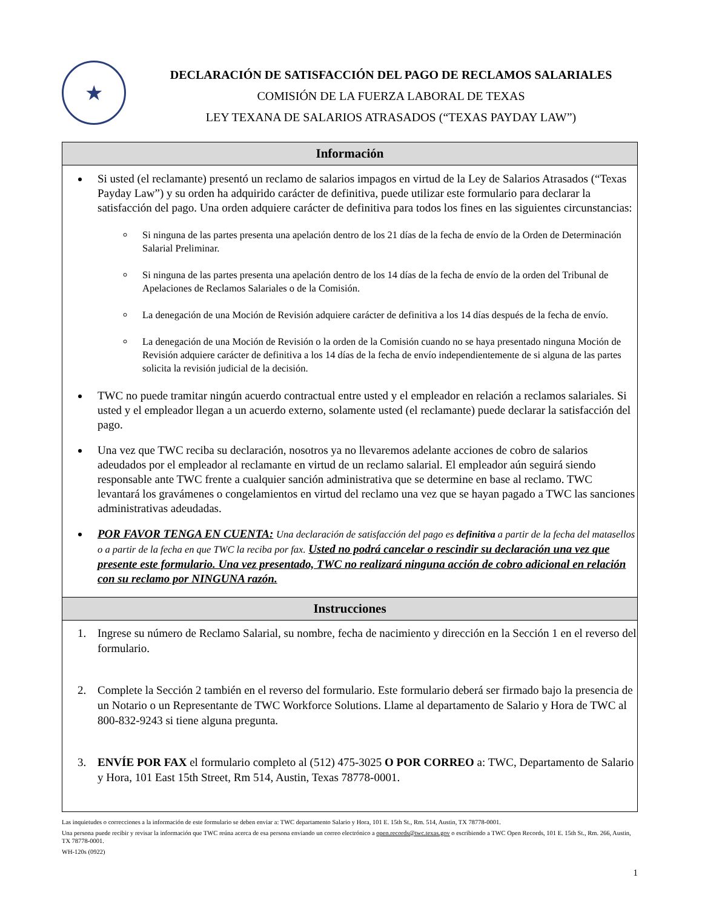★
DECLARACIÓN DE SATISFACCIÓN DEL PAGO DE RECLAMOS SALARIALES
COMISIÓN DE LA FUERZA LABORAL DE TEXAS
LEY TEXANA DE SALARIOS ATRASADOS (“TEXAS PAYDAY LAW”)
Información
Si usted (el reclamante) presentó un reclamo de salarios impagos en virtud de la Ley de Salarios Atrasados (“Texas Payday Law”) y su orden ha adquirido carácter de definitiva, puede utilizar este formulario para declarar la satisfacción del pago. Una orden adquiere carácter de definitiva para todos los fines en las siguientes circunstancias:
Si ninguna de las partes presenta una apelación dentro de los 21 días de la fecha de envío de la Orden de Determinación Salarial Preliminar.
Si ninguna de las partes presenta una apelación dentro de los 14 días de la fecha de envío de la orden del Tribunal de Apelaciones de Reclamos Salariales o de la Comisión.
La denegación de una Moción de Revisión adquiere carácter de definitiva a los 14 días después de la fecha de envío.
La denegación de una Moción de Revisión o la orden de la Comisión cuando no se haya presentado ninguna Moción de Revisión adquiere carácter de definitiva a los 14 días de la fecha de envío independientemente de si alguna de las partes solicita la revisión judicial de la decisión.
TWC no puede tramitar ningún acuerdo contractual entre usted y el empleador en relación a reclamos salariales. Si usted y el empleador llegan a un acuerdo externo, solamente usted (el reclamante) puede declarar la satisfacción del pago.
Una vez que TWC reciba su declaración, nosotros ya no llevaremos adelante acciones de cobro de salarios adeudados por el empleador al reclamante en virtud de un reclamo salarial. El empleador aún seguirá siendo responsable ante TWC frente a cualquier sanción administrativa que se determine en base al reclamo. TWC levantará los gravámenes o congelamientos en virtud del reclamo una vez que se hayan pagado a TWC las sanciones administrativas adeudadas.
POR FAVOR TENGA EN CUENTA: Una declaración de satisfacción del pago es definitiva a partir de la fecha del matasellos o a partir de la fecha en que TWC la reciba por fax. Usted no podrá cancelar o rescindir su declaración una vez que presente este formulario. Una vez presentado, TWC no realizará ninguna acción de cobro adicional en relación con su reclamo por NINGUNA razón.
Instrucciones
1. Ingrese su número de Reclamo Salarial, su nombre, fecha de nacimiento y dirección en la Sección 1 en el reverso del formulario.
2. Complete la Sección 2 también en el reverso del formulario. Este formulario deberá ser firmado bajo la presencia de un Notario o un Representante de TWC Workforce Solutions. Llame al departamento de Salario y Hora de TWC al 800-832-9243 si tiene alguna pregunta.
3. ENVÍE POR FAX el formulario completo al (512) 475-3025 O POR CORREO a: TWC, Departamento de Salario y Hora, 101 East 15th Street, Rm 514, Austin, Texas 78778-0001.
Las inquietudes o correcciones a la información de este formulario se deben enviar a: TWC departamento Salario y Hora, 101 E. 15th St., Rm. 514, Austin, TX 78778-0001.
Una persona puede recibir y revisar la información que TWC reúna acerca de esa persona enviando un correo electrónico a open.records@twc.texas.gov o escribiendo a TWC Open Records, 101 E. 15th St., Rm. 266, Austin, TX 78778-0001.
WH-120s (0922)
1